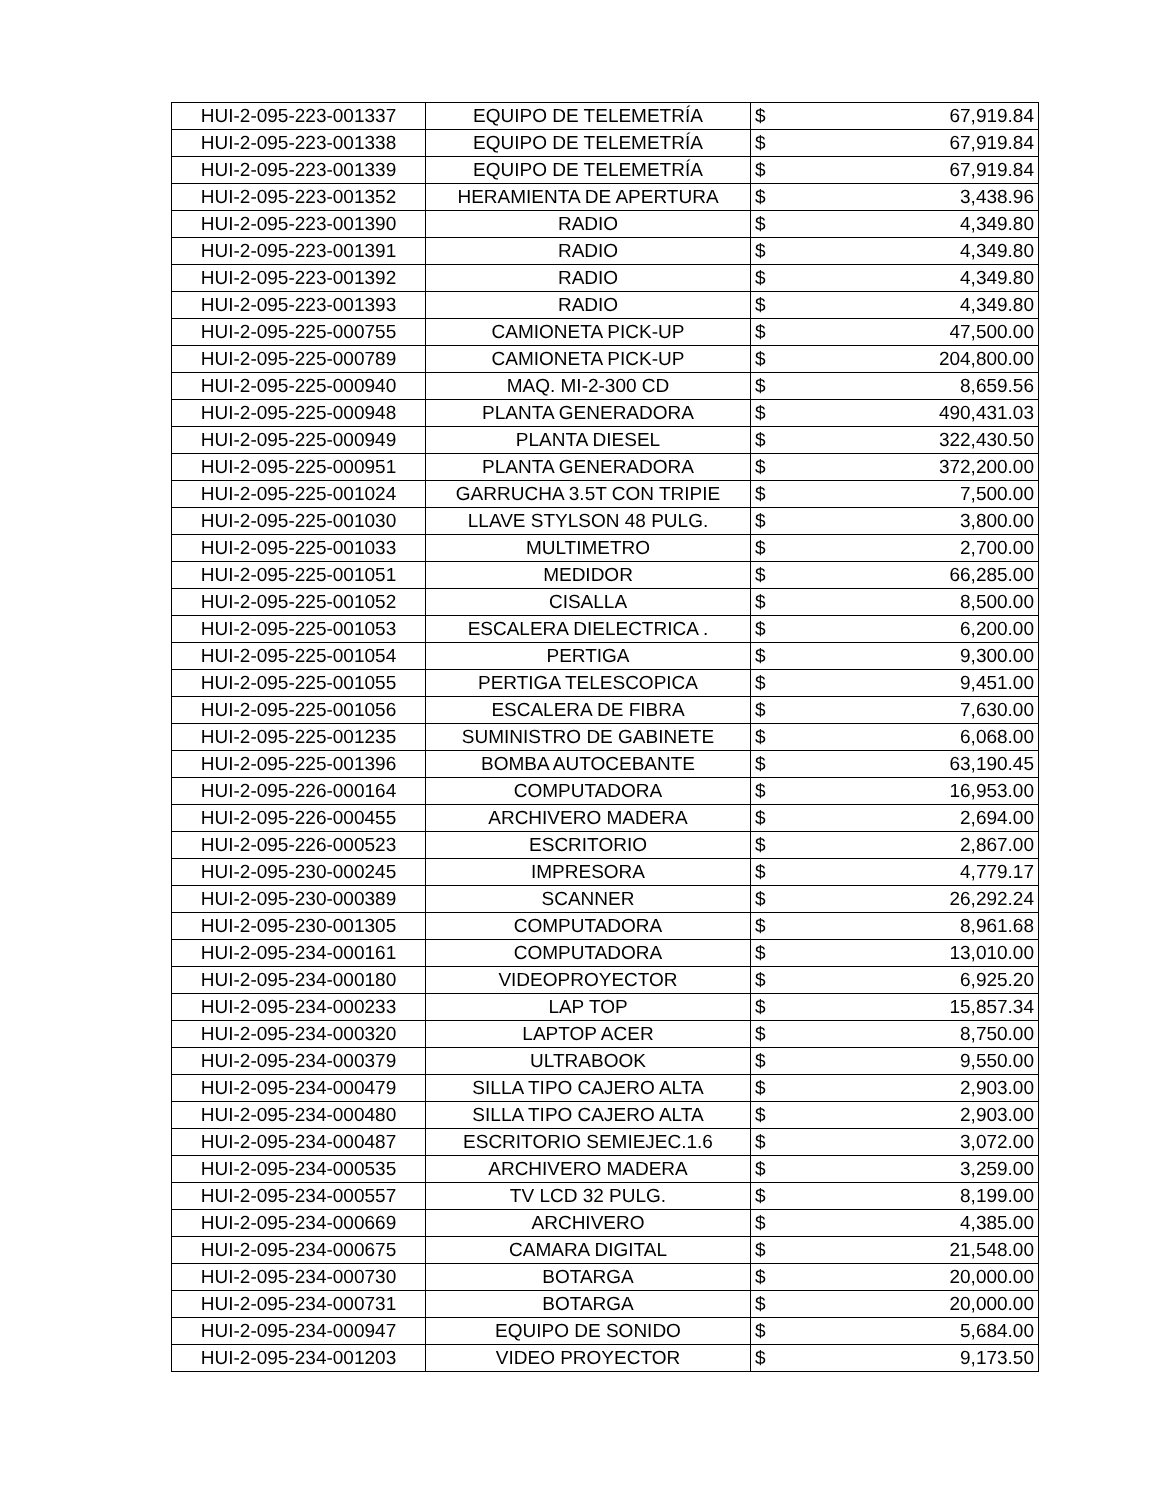| HUI-2-095-223-001337 | EQUIPO DE TELEMETRÍA | $ | 67,919.84 |
| HUI-2-095-223-001338 | EQUIPO DE TELEMETRÍA | $ | 67,919.84 |
| HUI-2-095-223-001339 | EQUIPO DE TELEMETRÍA | $ | 67,919.84 |
| HUI-2-095-223-001352 | HERAMIENTA DE APERTURA | $ | 3,438.96 |
| HUI-2-095-223-001390 | RADIO | $ | 4,349.80 |
| HUI-2-095-223-001391 | RADIO | $ | 4,349.80 |
| HUI-2-095-223-001392 | RADIO | $ | 4,349.80 |
| HUI-2-095-223-001393 | RADIO | $ | 4,349.80 |
| HUI-2-095-225-000755 | CAMIONETA PICK-UP | $ | 47,500.00 |
| HUI-2-095-225-000789 | CAMIONETA PICK-UP | $ | 204,800.00 |
| HUI-2-095-225-000940 | MAQ. MI-2-300 CD | $ | 8,659.56 |
| HUI-2-095-225-000948 | PLANTA GENERADORA | $ | 490,431.03 |
| HUI-2-095-225-000949 | PLANTA DIESEL | $ | 322,430.50 |
| HUI-2-095-225-000951 | PLANTA GENERADORA | $ | 372,200.00 |
| HUI-2-095-225-001024 | GARRUCHA 3.5T CON TRIPIE | $ | 7,500.00 |
| HUI-2-095-225-001030 | LLAVE STYLSON 48 PULG. | $ | 3,800.00 |
| HUI-2-095-225-001033 | MULTIMETRO | $ | 2,700.00 |
| HUI-2-095-225-001051 | MEDIDOR | $ | 66,285.00 |
| HUI-2-095-225-001052 | CISALLA | $ | 8,500.00 |
| HUI-2-095-225-001053 | ESCALERA DIELECTRICA . | $ | 6,200.00 |
| HUI-2-095-225-001054 | PERTIGA | $ | 9,300.00 |
| HUI-2-095-225-001055 | PERTIGA TELESCOPICA | $ | 9,451.00 |
| HUI-2-095-225-001056 | ESCALERA DE FIBRA | $ | 7,630.00 |
| HUI-2-095-225-001235 | SUMINISTRO DE GABINETE | $ | 6,068.00 |
| HUI-2-095-225-001396 | BOMBA AUTOCEBANTE | $ | 63,190.45 |
| HUI-2-095-226-000164 | COMPUTADORA | $ | 16,953.00 |
| HUI-2-095-226-000455 | ARCHIVERO MADERA | $ | 2,694.00 |
| HUI-2-095-226-000523 | ESCRITORIO | $ | 2,867.00 |
| HUI-2-095-230-000245 | IMPRESORA | $ | 4,779.17 |
| HUI-2-095-230-000389 | SCANNER | $ | 26,292.24 |
| HUI-2-095-230-001305 | COMPUTADORA | $ | 8,961.68 |
| HUI-2-095-234-000161 | COMPUTADORA | $ | 13,010.00 |
| HUI-2-095-234-000180 | VIDEOPROYECTOR | $ | 6,925.20 |
| HUI-2-095-234-000233 | LAP TOP | $ | 15,857.34 |
| HUI-2-095-234-000320 | LAPTOP ACER | $ | 8,750.00 |
| HUI-2-095-234-000379 | ULTRABOOK | $ | 9,550.00 |
| HUI-2-095-234-000479 | SILLA TIPO CAJERO ALTA | $ | 2,903.00 |
| HUI-2-095-234-000480 | SILLA TIPO CAJERO ALTA | $ | 2,903.00 |
| HUI-2-095-234-000487 | ESCRITORIO SEMIEJEC.1.6 | $ | 3,072.00 |
| HUI-2-095-234-000535 | ARCHIVERO MADERA | $ | 3,259.00 |
| HUI-2-095-234-000557 | TV LCD 32 PULG. | $ | 8,199.00 |
| HUI-2-095-234-000669 | ARCHIVERO | $ | 4,385.00 |
| HUI-2-095-234-000675 | CAMARA DIGITAL | $ | 21,548.00 |
| HUI-2-095-234-000730 | BOTARGA | $ | 20,000.00 |
| HUI-2-095-234-000731 | BOTARGA | $ | 20,000.00 |
| HUI-2-095-234-000947 | EQUIPO DE SONIDO | $ | 5,684.00 |
| HUI-2-095-234-001203 | VIDEO PROYECTOR | $ | 9,173.50 |